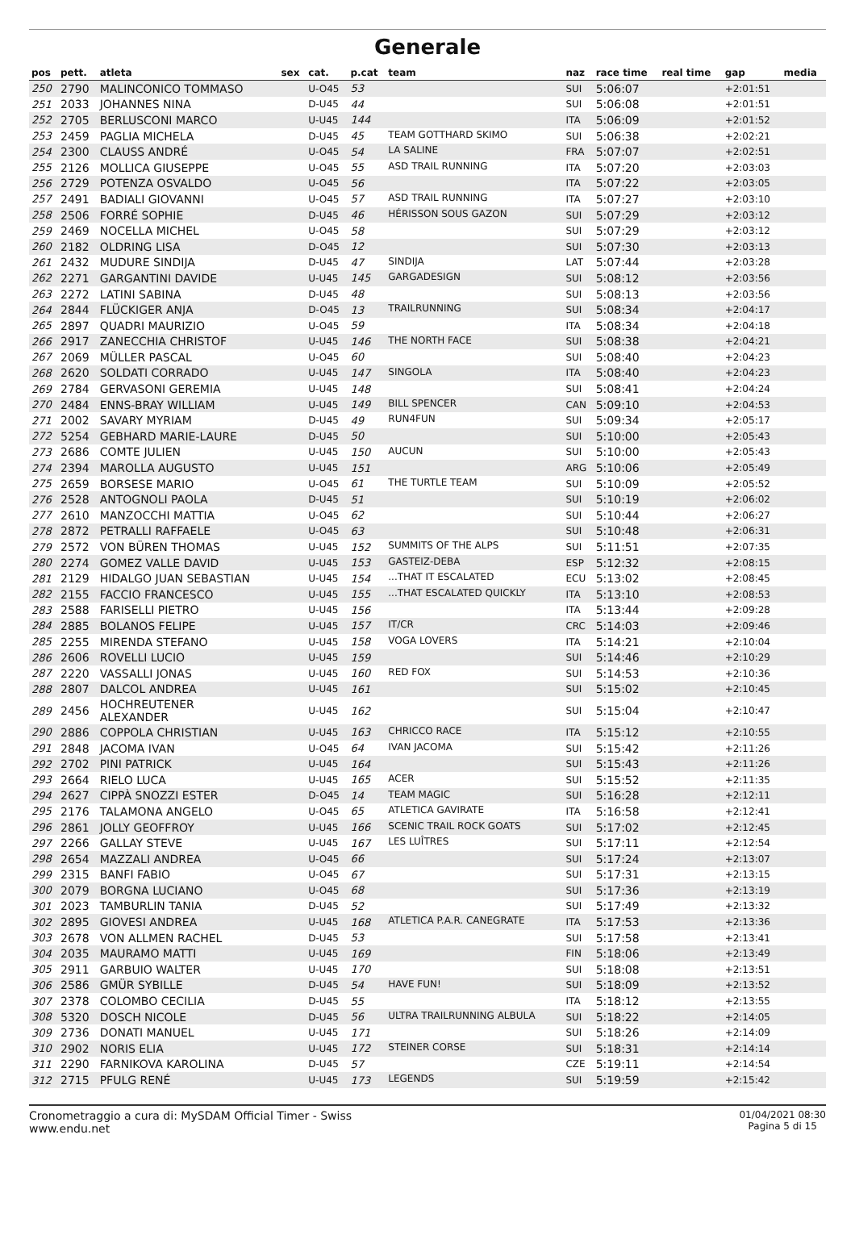Generale
| pos | pett. | atleta | sex | cat. | p.cat | team | naz | race time | real time | gap | media |
| --- | --- | --- | --- | --- | --- | --- | --- | --- | --- | --- | --- |
| 250 | 2790 | MALINCONICO TOMMASO | | U-O45 | 53 | | SUI | 5:06:07 | | +2:01:51 | |
| 251 | 2033 | JOHANNES NINA | | D-U45 | 44 | | SUI | 5:06:08 | | +2:01:51 | |
| 252 | 2705 | BERLUSCONI MARCO | | U-U45 | 144 | | ITA | 5:06:09 | | +2:01:52 | |
| 253 | 2459 | PAGLIA MICHELA | | D-U45 | 45 | TEAM GOTTHARD SKIMO | SUI | 5:06:38 | | +2:02:21 | |
| 254 | 2300 | CLAUSS ANDRÉ | | U-O45 | 54 | LA SALINE | FRA | 5:07:07 | | +2:02:51 | |
| 255 | 2126 | MOLLICA GIUSEPPE | | U-O45 | 55 | ASD TRAIL RUNNING | ITA | 5:07:20 | | +2:03:03 | |
| 256 | 2729 | POTENZA OSVALDO | | U-O45 | 56 | | ITA | 5:07:22 | | +2:03:05 | |
| 257 | 2491 | BADIALI GIOVANNI | | U-O45 | 57 | ASD TRAIL RUNNING | ITA | 5:07:27 | | +2:03:10 | |
| 258 | 2506 | FORRÉ SOPHIE | | D-U45 | 46 | HÉRISSON SOUS GAZON | SUI | 5:07:29 | | +2:03:12 | |
| 259 | 2469 | NOCELLA MICHEL | | U-O45 | 58 | | SUI | 5:07:29 | | +2:03:12 | |
| 260 | 2182 | OLDRING LISA | | D-O45 | 12 | | SUI | 5:07:30 | | +2:03:13 | |
| 261 | 2432 | MUDURE SINDIJA | | D-U45 | 47 | SINDIJA | LAT | 5:07:44 | | +2:03:28 | |
| 262 | 2271 | GARGANTINI DAVIDE | | U-U45 | 145 | GARGADESIGN | SUI | 5:08:12 | | +2:03:56 | |
| 263 | 2272 | LATINI SABINA | | D-U45 | 48 | | SUI | 5:08:13 | | +2:03:56 | |
| 264 | 2844 | FLÜCKIGER ANJA | | D-O45 | 13 | TRAILRUNNING | SUI | 5:08:34 | | +2:04:17 | |
| 265 | 2897 | QUADRI MAURIZIO | | U-O45 | 59 | | ITA | 5:08:34 | | +2:04:18 | |
| 266 | 2917 | ZANECCHIA CHRISTOF | | U-U45 | 146 | THE NORTH FACE | SUI | 5:08:38 | | +2:04:21 | |
| 267 | 2069 | MÜLLER PASCAL | | U-O45 | 60 | | SUI | 5:08:40 | | +2:04:23 | |
| 268 | 2620 | SOLDATI CORRADO | | U-U45 | 147 | SINGOLA | ITA | 5:08:40 | | +2:04:23 | |
| 269 | 2784 | GERVASONI GEREMIA | | U-U45 | 148 | | SUI | 5:08:41 | | +2:04:24 | |
| 270 | 2484 | ENNS-BRAY WILLIAM | | U-U45 | 149 | BILL SPENCER | CAN | 5:09:10 | | +2:04:53 | |
| 271 | 2002 | SAVARY MYRIAM | | D-U45 | 49 | RUN4FUN | SUI | 5:09:34 | | +2:05:17 | |
| 272 | 5254 | GEBHARD MARIE-LAURE | | D-U45 | 50 | | SUI | 5:10:00 | | +2:05:43 | |
| 273 | 2686 | COMTE JULIEN | | U-U45 | 150 | AUCUN | SUI | 5:10:00 | | +2:05:43 | |
| 274 | 2394 | MAROLLA AUGUSTO | | U-U45 | 151 | | ARG | 5:10:06 | | +2:05:49 | |
| 275 | 2659 | BORSESE MARIO | | U-O45 | 61 | THE TURTLE TEAM | SUI | 5:10:09 | | +2:05:52 | |
| 276 | 2528 | ANTOGNOLI PAOLA | | D-U45 | 51 | | SUI | 5:10:19 | | +2:06:02 | |
| 277 | 2610 | MANZOCCHI MATTIA | | U-O45 | 62 | | SUI | 5:10:44 | | +2:06:27 | |
| 278 | 2872 | PETRALLI RAFFAELE | | U-O45 | 63 | | SUI | 5:10:48 | | +2:06:31 | |
| 279 | 2572 | VON BÜREN THOMAS | | U-U45 | 152 | SUMMITS OF THE ALPS | SUI | 5:11:51 | | +2:07:35 | |
| 280 | 2274 | GOMEZ VALLE DAVID | | U-U45 | 153 | GASTEIZ-DEBA | ESP | 5:12:32 | | +2:08:15 | |
| 281 | 2129 | HIDALGO JUAN SEBASTIAN | | U-U45 | 154 | ...THAT IT ESCALATED | ECU | 5:13:02 | | +2:08:45 | |
| 282 | 2155 | FACCIO FRANCESCO | | U-U45 | 155 | ...THAT ESCALATED QUICKLY | ITA | 5:13:10 | | +2:08:53 | |
| 283 | 2588 | FARISELLI PIETRO | | U-U45 | 156 | | ITA | 5:13:44 | | +2:09:28 | |
| 284 | 2885 | BOLANOS FELIPE | | U-U45 | 157 | IT/CR | CRC | 5:14:03 | | +2:09:46 | |
| 285 | 2255 | MIRENDA STEFANO | | U-U45 | 158 | VOGA LOVERS | ITA | 5:14:21 | | +2:10:04 | |
| 286 | 2606 | ROVELLI LUCIO | | U-U45 | 159 | | SUI | 5:14:46 | | +2:10:29 | |
| 287 | 2220 | VASSALLI JONAS | | U-U45 | 160 | RED FOX | SUI | 5:14:53 | | +2:10:36 | |
| 288 | 2807 | DALCOL ANDREA | | U-U45 | 161 | | SUI | 5:15:02 | | +2:10:45 | |
| 289 | 2456 | HOCHREUTENER ALEXANDER | | U-U45 | 162 | | SUI | 5:15:04 | | +2:10:47 | |
| 290 | 2886 | COPPOLA CHRISTIAN | | U-U45 | 163 | CHRICCO RACE | ITA | 5:15:12 | | +2:10:55 | |
| 291 | 2848 | JACOMA IVAN | | U-O45 | 64 | IVAN JACOMA | SUI | 5:15:42 | | +2:11:26 | |
| 292 | 2702 | PINI PATRICK | | U-U45 | 164 | | SUI | 5:15:43 | | +2:11:26 | |
| 293 | 2664 | RIELO LUCA | | U-U45 | 165 | ACER | SUI | 5:15:52 | | +2:11:35 | |
| 294 | 2627 | CIPPÀ SNOZZI ESTER | | D-O45 | 14 | TEAM MAGIC | SUI | 5:16:28 | | +2:12:11 | |
| 295 | 2176 | TALAMONA ANGELO | | U-O45 | 65 | ATLETICA GAVIRATE | ITA | 5:16:58 | | +2:12:41 | |
| 296 | 2861 | JOLLY GEOFFROY | | U-U45 | 166 | SCENIC TRAIL ROCK GOATS | SUI | 5:17:02 | | +2:12:45 | |
| 297 | 2266 | GALLAY STEVE | | U-U45 | 167 | LES LUÎTRES | SUI | 5:17:11 | | +2:12:54 | |
| 298 | 2654 | MAZZALI ANDREA | | U-O45 | 66 | | SUI | 5:17:24 | | +2:13:07 | |
| 299 | 2315 | BANFI FABIO | | U-O45 | 67 | | SUI | 5:17:31 | | +2:13:15 | |
| 300 | 2079 | BORGNA LUCIANO | | U-O45 | 68 | | SUI | 5:17:36 | | +2:13:19 | |
| 301 | 2023 | TAMBURLIN TANIA | | D-U45 | 52 | | SUI | 5:17:49 | | +2:13:32 | |
| 302 | 2895 | GIOVESI ANDREA | | U-U45 | 168 | ATLETICA P.A.R. CANEGRATE | ITA | 5:17:53 | | +2:13:36 | |
| 303 | 2678 | VON ALLMEN RACHEL | | D-U45 | 53 | | SUI | 5:17:58 | | +2:13:41 | |
| 304 | 2035 | MAURAMO MATTI | | U-U45 | 169 | | FIN | 5:18:06 | | +2:13:49 | |
| 305 | 2911 | GARBUIO WALTER | | U-U45 | 170 | | SUI | 5:18:08 | | +2:13:51 | |
| 306 | 2586 | GMÜR SYBILLE | | D-U45 | 54 | HAVE FUN! | SUI | 5:18:09 | | +2:13:52 | |
| 307 | 2378 | COLOMBO CECILIA | | D-U45 | 55 | | ITA | 5:18:12 | | +2:13:55 | |
| 308 | 5320 | DOSCH NICOLE | | D-U45 | 56 | ULTRA TRAILRUNNING ALBULA | SUI | 5:18:22 | | +2:14:05 | |
| 309 | 2736 | DONATI MANUEL | | U-U45 | 171 | | SUI | 5:18:26 | | +2:14:09 | |
| 310 | 2902 | NORIS ELIA | | U-U45 | 172 | STEINER CORSE | SUI | 5:18:31 | | +2:14:14 | |
| 311 | 2290 | FARNIKOVA KAROLINA | | D-U45 | 57 | | CZE | 5:19:11 | | +2:14:54 | |
| 312 | 2715 | PFULG RENÉ | | U-U45 | 173 | LEGENDS | SUI | 5:19:59 | | +2:15:42 | |
Cronometraggio a cura di: MySDAM Official Timer - Swiss
www.endu.net
01/04/2021 08:30
Pagina 5 di 15